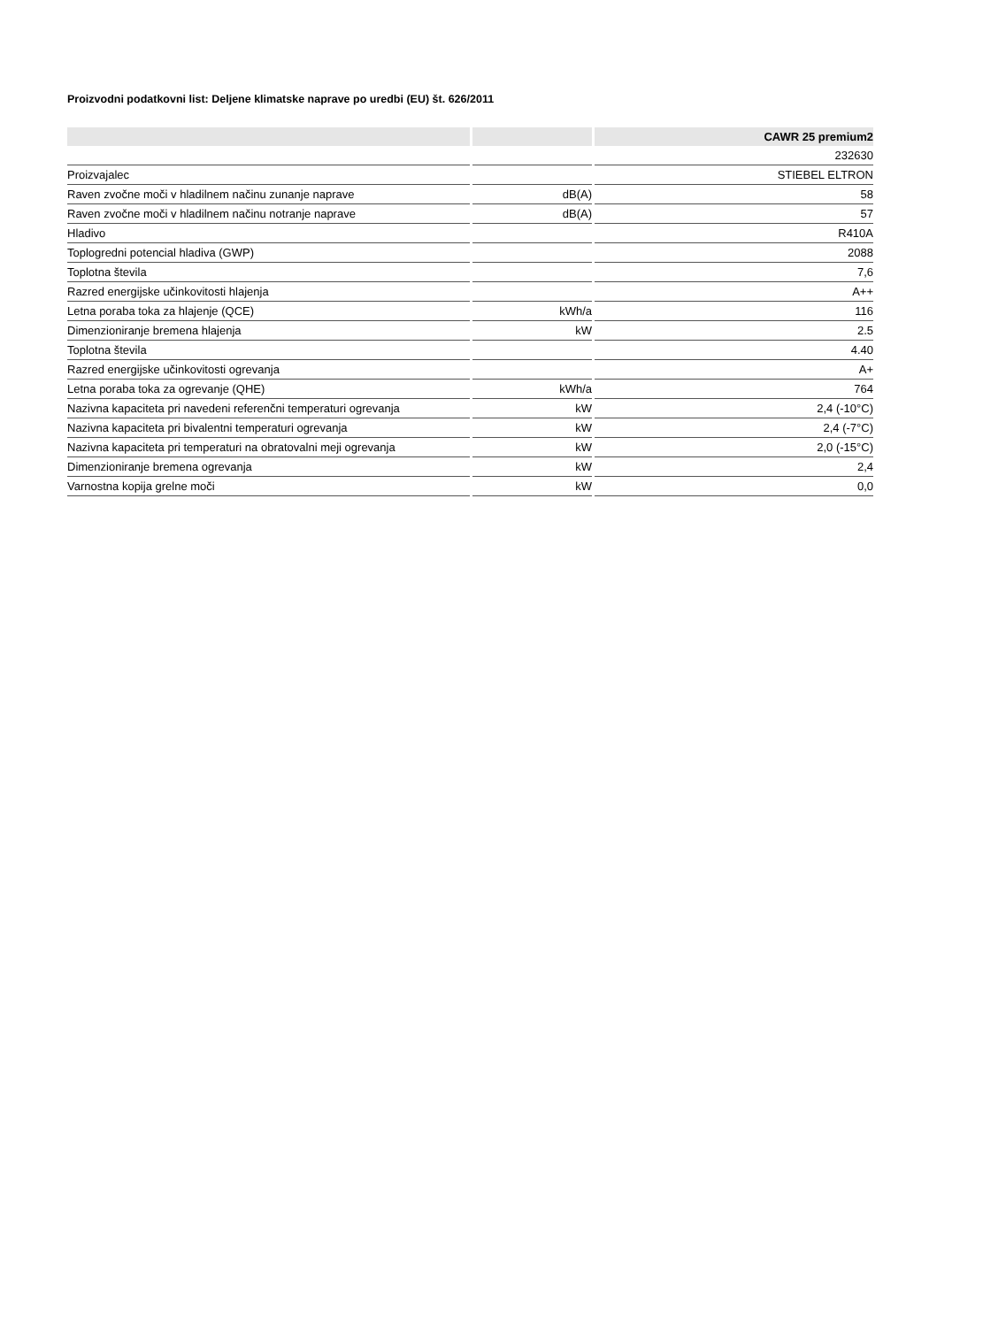Proizvodni podatkovni list: Deljene klimatske naprave po uredbi (EU) št. 626/2011
| | | CAWR 25 premium2 |
| --- | --- | --- |
| | | 232630 |
| Proizvajalec | | STIEBEL ELTRON |
| Raven zvočne moči v hladilnem načinu zunanje naprave | dB(A) | 58 |
| Raven zvočne moči v hladilnem načinu notranje naprave | dB(A) | 57 |
| Hladivo | | R410A |
| Toplogredni potencial hladiva (GWP) | | 2088 |
| Toplotna števila | | 7,6 |
| Razred energijske učinkovitosti hlajenja | | A++ |
| Letna poraba toka za hlajenje (QCE) | kWh/a | 116 |
| Dimenzioniranje bremena hlajenja | kW | 2.5 |
| Toplotna števila | | 4.40 |
| Razred energijske učinkovitosti ogrevanja | | A+ |
| Letna poraba toka za ogrevanje (QHE) | kWh/a | 764 |
| Nazivna kapaciteta pri navedeni referenčni temperaturi ogrevanja | kW | 2,4 (-10°C) |
| Nazivna kapaciteta pri bivalentni temperaturi ogrevanja | kW | 2,4 (-7°C) |
| Nazivna kapaciteta pri temperaturi na obratovalni meji ogrevanja | kW | 2,0 (-15°C) |
| Dimenzioniranje bremena ogrevanja | kW | 2,4 |
| Varnostna kopija grelne moči | kW | 0,0 |